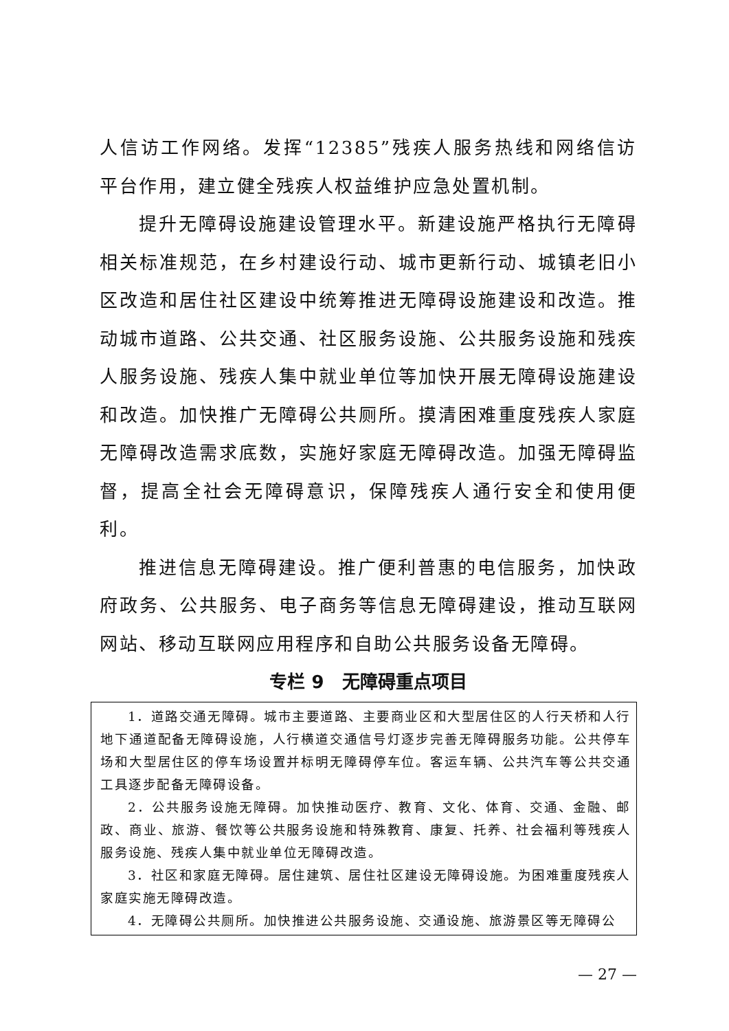人信访工作网络。发挥“12385”残疾人服务热线和网络信访平台作用，建立健全残疾人权益维护应急处置机制。
提升无障碍设施建设管理水平。新建设施严格执行无障碍相关标准规范，在乡村建设行动、城市更新行动、城镇老旧小区改造和居住社区建设中统筹推进无障碍设施建设和改造。推动城市道路、公共交通、社区服务设施、公共服务设施和残疾人服务设施、残疾人集中就业单位等加快开展无障碍设施建设和改造。加快推广无障碍公共厕所。摸清困难重度残疾人家庭无障碍改造需求底数，实施好家庭无障碍改造。加强无障碍监督，提高全社会无障碍意识，保障残疾人通行安全和使用便利。
推进信息无障碍建设。推广便利普惠的电信服务，加快政府政务、公共服务、电子商务等信息无障碍建设，推动互联网网站、移动互联网应用程序和自助公共服务设备无障碍。
专栏 9　无障碍重点项目
1．道路交通无障碍。城市主要道路、主要商业区和大型居住区的人行天桥和人行地下通道配备无障碍设施，人行横道交通信号灯逐步完善无障碍服务功能。公共停车场和大型居住区的停车场设置并标明无障碍停车位。客运车辆、公共汽车等公共交通工具逐步配备无障碍设备。
2．公共服务设施无障碍。加快推动医疗、教育、文化、体育、交通、金融、邮政、商业、旅游、餐饮等公共服务设施和特殊教育、康复、托养、社会福利等残疾人服务设施、残疾人集中就业单位无障碍改造。
3．社区和家庭无障碍。居住建筑、居住社区建设无障碍设施。为困难重度残疾人家庭实施无障碍改造。
4．无障碍公共厕所。加快推进公共服务设施、交通设施、旅游景区等无障碍公
— 27 —